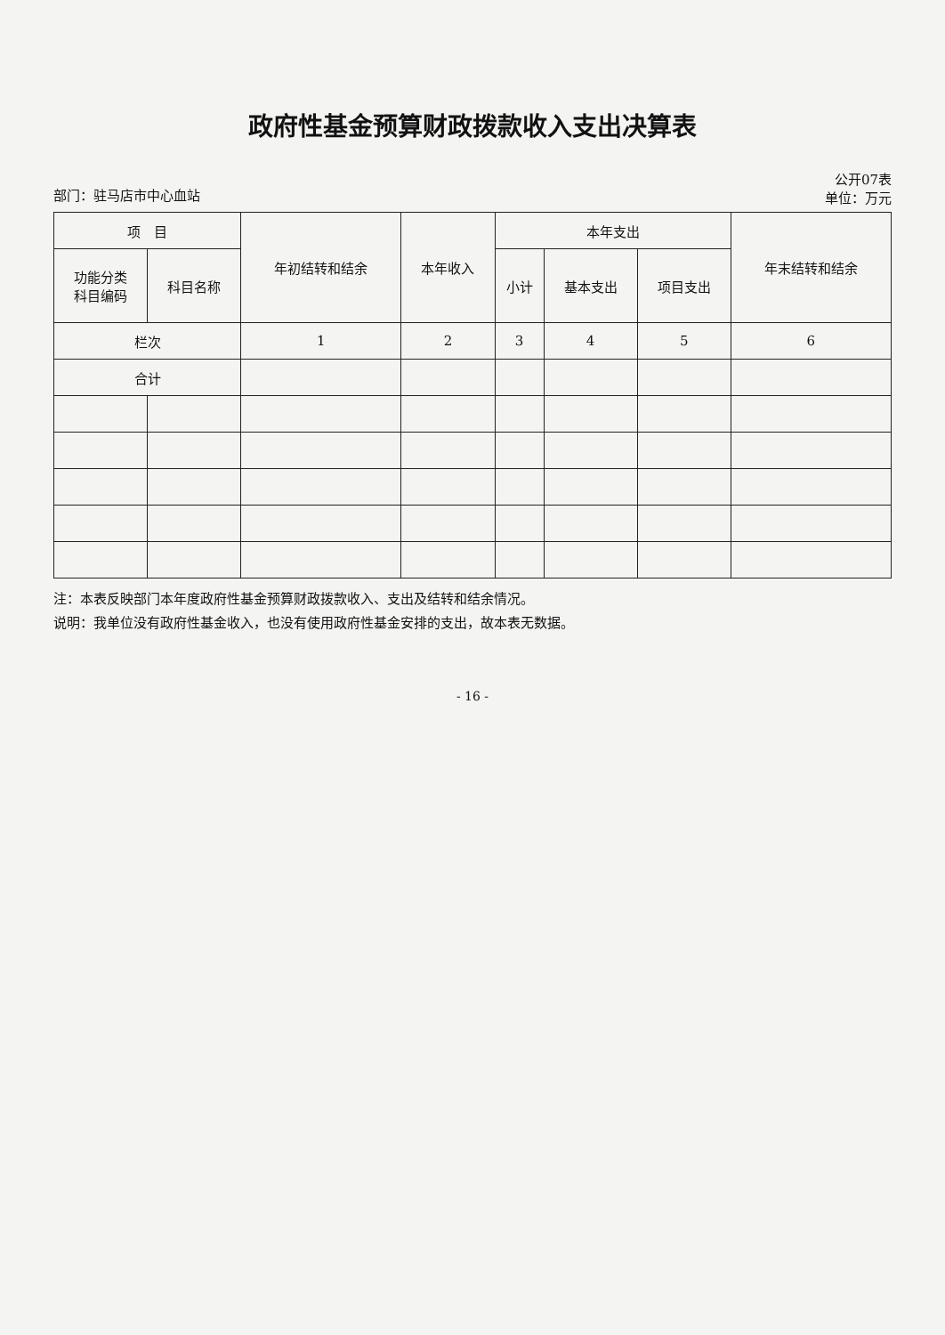政府性基金预算财政拨款收入支出决算表
部门：驻马店市中心血站 公开07表
单位：万元
| 项 目 | | 年初结转和结余 | 本年收入 | 本年支出 | | | 年末结转和结余 |
| --- | --- | --- | --- | --- | --- | --- | --- |
| 功能分类 科目编码 | 科目名称 | | | 小计 | 基本支出 | 项目支出 | |
| 栏次 | | 1 | 2 | 3 | 4 | 5 | 6 |
| 合计 | | | | | | | |
注：本表反映部门本年度政府性基金预算财政拨款收入、支出及结转和结余情况。
说明：我单位没有政府性基金收入，也没有使用政府性基金安排的支出，故本表无数据。
- 16 -